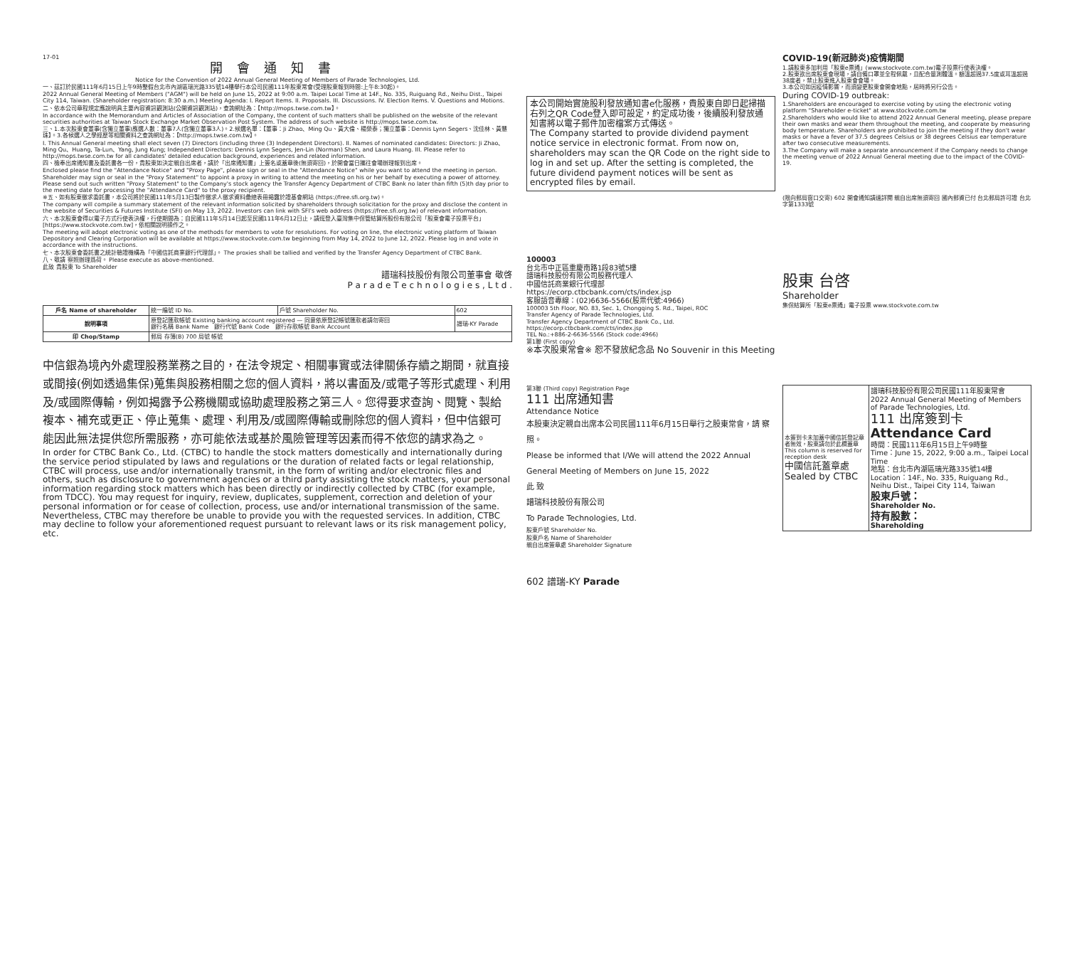17-01
開會通知書
Notice for the Convention of 2022 Annual General Meeting of Members of Parade Technologies, Ltd.
一、茲訂於民國111年6月15日上午9時整假台北市內湖區瑞光路335號14樓舉行本公司民國111年股東常會(受理股東報到時間:上午8:30起)。
2022 Annual General Meeting of Members ("AGM") will be held on June 15, 2022 at 9:00 a.m. Taipei Local Time at 14F., No. 335, Ruiguang Rd., Neihu Dist., Taipei City 114, Taiwan. (Shareholder registration: 8:30 a.m.) Meeting Agenda: I. Report Items. II. Proposals. III. Discussions. IV. Election Items. V. Questions and Motions.
二、依本公司章程規定應說明具主要內容資訊觀測站(公開資訊觀測站)，查詢網址為：【http://mops.twse.com.tw】。
In accordance with the Memorandum and Articles of Association of the Company, the content of such matters shall be published on the website of the relevant securities authorities at Taiwan Stock Exchange Market Observation Post System. The address of such website is http://mops.twse.com.tw.
三、1.本次股東會董事(含獨立董事)應選人數：董事7人(含獨立董事3人)。2.候選名單：【董事：Ji Zhao、Ming Qu、黃大倫、楊榮泰；獨立董事：Dennis Lynn Segers、沈佳林、黃慧珠】。3.各候選人之學經歷等相關資料之查詢網址為：【http://mops.twse.com.tw】。
I. This Annual General meeting shall elect seven (7) Directors (including three (3) Independent Directors). II. Names of nominated candidates: Directors: Ji Zhao、Ming Qu、Huang, Ta-Lun、Yang, Jung Kung; Independent Directors: Dennis Lynn Segers, Jen-Lin (Norman) Shen, and Laura Huang. III. Please refer to http://mops.twse.com.tw for all candidates' detailed education background, experiences and related information.
四、檢奉出席通知書及委託書各一份，貴股東如決定親自出席者，請於「出席通知書」上簽名或蓋章後(無須寄回)，於開會當日攜往會場辦理報到出席。
Enclosed please find the "Attendance Notice" and "Proxy Page", please sign or seal in the "Attendance Notice" while you want to attend the meeting in person. Shareholder may sign or seal in the "Proxy Statement" to appoint a proxy in writing to attend the meeting on his or her behalf by executing a power of attorney. Please send out such written "Proxy Statement" to the Company's stock agency the Transfer Agency Department of CTBC Bank no later than fifth (5)th day prior to the meeting date for processing the "Attendance Card" to the proxy recipient.
※五、如有股東徵求委託書，本公司將於民國111年5月13日製作徵求人徵求資料彙總表冊揭露於證基會網站 (https://free.sfi.org.tw)。
The company will compile a summary statement of the relevant information solicited by shareholders through solicitation for the proxy and disclose the content in the website of Securities & Futures Institute (SFI) on May 13, 2022. Investors can link with SFI's web address (https://free.sfi.org.tw) of relevant information.
六、本次股東會得以電子方式行使表決權，行使期間為：自民國111年5月14日起至民國111年6月12日止，請逕登入臺灣集中保管結算所股份有限公司「股東會電子投票平台」[https://www.stockvote.com.tw]，依相關說明操作之。
The meeting will adopt electronic voting as one of the methods for members to vote for resolutions. For voting on line, the electronic voting platform of Taiwan Depository and Clearing Corporation will be available at https://www.stockvote.com.tw beginning from May 14, 2022 to June 12, 2022. Please log in and vote in accordance with the instructions.
七、本次股東會委託書之統計驗證機構為「中國信託商業銀行代理部」。 The proxies shall be tallied and verified by the Transfer Agency Department of CTBC Bank.
八、敬請 察照辦理爲荷。 Please execute as above-mentioned.
此致 貴股東 To Shareholder
譜瑞科技股份有限公司董事會 敬啓
P a r a d e T e c h n o l o g i e s , L t d .
| 戶名 Name of shareholder | 統一編號 ID No. | 戶號 Shareholder No. | 602 |
| 說明事項 | 原登記匯款帳號 Existing banking account registered — 同意依原登記帳號匯款者請勿寄回 銀行名稱 Bank Name 銀行代號 Bank Code 銀行存款帳號 Bank Account | | 譜瑞-KY Parade |
| 印 Chop/Stamp | 郵局 存簿(B) 700 局號 帳號 | | |
中信銀為境內外處理股務業務之目的，在法令規定、相關事實或法律關係存續之期間，就直接或間接(例如透過集保)蒐集與股務相關之您的個人資料，將以書面及/或電子等形式處理、利用及/或國際傳輸，例如揭露予公務機關或協助處理股務之第三人。您得要求查詢、閱覽、製給複本、補充或更正、停止蒐集、處理、利用及/或國際傳輸或刪除您的個人資料，但中信銀可能因此無法提供您所需服務，亦可能依法或基於風險管理等因素而得不依您的請求為之。
In order for CTBC Bank Co., Ltd. (CTBC) to handle the stock matters domestically and internationally during the service period stipulated by laws and regulations or the duration of related facts or legal relationship, CTBC will process, use and/or internationally transmit, in the form of writing and/or electronic files and others, such as disclosure to government agencies or a third party assisting the stock matters, your personal information regarding stock matters which has been directly or indirectly collected by CTBC (for example, from TDCC). You may request for inquiry, review, duplicates, supplement, correction and deletion of your personal information or for cease of collection, process, use and/or international transmission of the same. Nevertheless, CTBC may therefore be unable to provide you with the requested services. In addition, CTBC may decline to follow your aforementioned request pursuant to relevant laws or its risk management policy, etc.
本公司開始實施股利發放通知書e化服務，貴股東自即日起掃描右列之QR Code登入即可設定，約定成功後，後續股利發放通知書將以電子郵件加密檔案方式傳送。
The Company started to provide dividend payment notice service in electronic format. From now on, shareholders may scan the QR Code on the right side to log in and set up. After the setting is completed, the future dividend payment notices will be sent as encrypted files by email.
100003
台北市中正區重慶南路1段83號5樓
譜瑞科技股份有限公司股務代理人
中國信託商業銀行代理部
https://ecorp.ctbcbank.com/cts/index.jsp
客服語音專線：(02)6636-5566(股票代號:4966)
100003 5th Floor, NO. 83, Sec. 1, Chongqing S. Rd., Taipei, ROC
Transfer Agency of Parade Technologies, Ltd.
Transfer Agency Department of CTBC Bank Co., Ltd.
https://ecorp.ctbcbank.com/cts/index.jsp
TEL No.:+886-2-6636-5566 (Stock code:4966)
第1聯 (First copy)
※本次股東常會※ 恕不發放紀念品 No Souvenir in this Meeting
COVID-19(新冠肺炎)疫情期間
1.請股東多加利用「股東e票通」(www.stockvote.com.tw)電子投票行使表決權。
2.股東欲出席股東會現場，請自備口罩並全程佩戴，且配合量測體溫。額溫超過37.5度或耳溫超過38度者，禁止股東進入股東會會場。
3.本公司如因疫情影響，而須變更股東會開會地點，屆時將另行公告。
During COVID-19 outbreak:
1.Shareholders are encouraged to exercise voting by using the electronic voting platform "Shareholder e-ticket" at www.stockvote.com.tw
2.Shareholders who would like to attend 2022 Annual General meeting, please prepare their own masks and wear them throughout the meeting, and cooperate by measuring body temperature. Shareholders are prohibited to join the meeting if they don't wear masks or have a fever of 37.5 degrees Celsius or 38 degrees Celsius ear temperature after two consecutive measurements.
3.The Company will make a separate announcement if the Company needs to change the meeting venue of 2022 Annual General meeting due to the impact of the COVID-19.
(限向郵局窗口交寄) 602 開會通知請速詳閱 親自出席無須寄回 國內郵資已付 台北郵局許可證 台北字第1333號
股東 台啓
Shareholder
集保結算所「股東e票通」電子投票 www.stockvote.com.tw
第3聯 (Third copy) Registration Page
111 出席通知書
Attendance Notice
本股東決定親自出席本公司民國111年6月15日舉行之股東常會，請 察照。
Please be informed that I/We will attend the 2022 Annual General Meeting of Members on June 15, 2022
此 致
譜瑞科技股份有限公司
To Parade Technologies, Ltd.
股東戶號 Shareholder No.
股東戶名 Name of Shareholder
親自出席簽章處 Shareholder Signature
602 譜瑞-KY Parade
| 本簽到卡未加蓋中國信託登記章者無效，股東請勿於此欄蓋章 This column is reserved for reception desk 中國信託蓋章處 Sealed by CTBC | 譜瑞科技股份有限公司民國111年股東常會 2022 Annual General Meeting of Members of Parade Technologies, Ltd. 111 出席簽到卡 Attendance Card 時間：民國111年6月15日上午9時整 Time：June 15, 2022, 9:00 a.m., Taipei Local Time 地點：台北市內湖區瑞光路335號14樓 Location：14F., No. 335, Ruiguang Rd., Neihu Dist., Taipei City 114, Taiwan 股東戶號： Shareholder No. 持有股數： Shareholding |